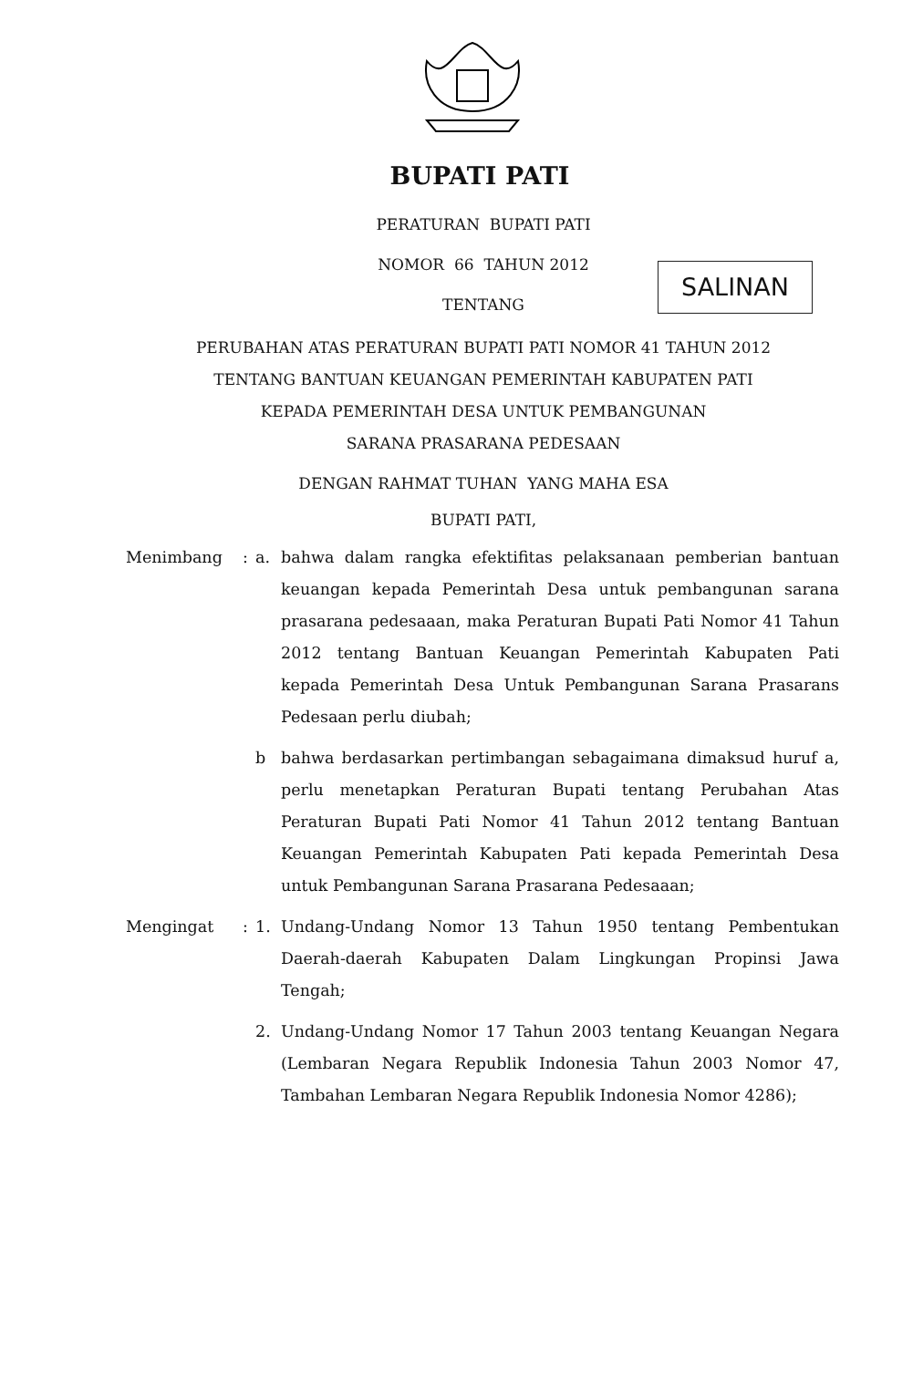BUPATI PATI
SALINAN
PERATURAN BUPATI PATI
NOMOR 66 TAHUN 2012
TENTANG
PERUBAHAN ATAS PERATURAN BUPATI PATI NOMOR 41 TAHUN 2012
TENTANG BANTUAN KEUANGAN PEMERINTAH KABUPATEN PATI
KEPADA PEMERINTAH DESA UNTUK PEMBANGUNAN
SARANA PRASARANA PEDESAAN
DENGAN RAHMAT TUHAN YANG MAHA ESA
BUPATI PATI,
| Menimbang | : | a. | bahwa dalam rangka efektifitas pelaksanaan pemberian bantuan keuangan kepada Pemerintah Desa untuk pembangunan sarana prasarana pedesaaan, maka Peraturan Bupati Pati Nomor 41 Tahun 2012 tentang Bantuan Keuangan Pemerintah Kabupaten Pati kepada Pemerintah Desa Untuk Pembangunan Sarana Prasarans Pedesaan perlu diubah; |
| | | b | bahwa berdasarkan pertimbangan sebagaimana dimaksud huruf a, perlu menetapkan Peraturan Bupati tentang Perubahan Atas Peraturan Bupati Pati Nomor 41 Tahun 2012 tentang Bantuan Keuangan Pemerintah Kabupaten Pati kepada Pemerintah Desa untuk Pembangunan Sarana Prasarana Pedesaaan; |
| Mengingat | : | 1. | Undang-Undang Nomor 13 Tahun 1950 tentang Pembentukan Daerah-daerah Kabupaten Dalam Lingkungan Propinsi Jawa Tengah; |
| | | 2. | Undang-Undang Nomor 17 Tahun 2003 tentang Keuangan Negara (Lembaran Negara Republik Indonesia Tahun 2003 Nomor 47, Tambahan Lembaran Negara Republik Indonesia Nomor 4286); |